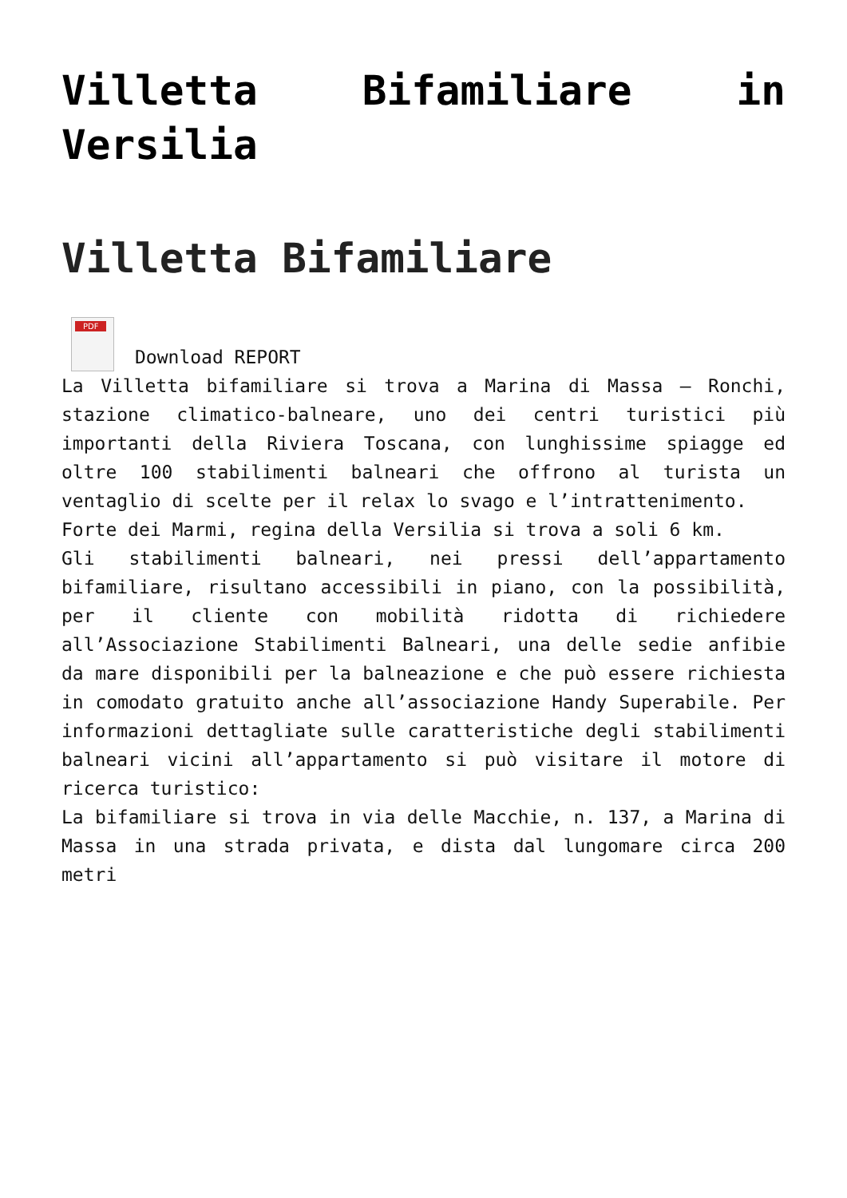Villetta Bifamiliare in Versilia
Villetta Bifamiliare
PDF Download REPORT
La Villetta bifamiliare si trova a Marina di Massa – Ronchi, stazione climatico-balneare, uno dei centri turistici più importanti della Riviera Toscana, con lunghissime spiagge ed oltre 100 stabilimenti balneari che offrono al turista un ventaglio di scelte per il relax lo svago e l’intrattenimento.
Forte dei Marmi, regina della Versilia si trova a soli 6 km.
Gli stabilimenti balneari, nei pressi dell’appartamento bifamiliare, risultano accessibili in piano, con la possibilità, per il cliente con mobilità ridotta di richiedere all’Associazione Stabilimenti Balneari, una delle sedie anfibie da mare disponibili per la balneazione e che può essere richiesta in comodato gratuito anche all’associazione Handy Superabile. Per informazioni dettagliate sulle caratteristiche degli stabilimenti balneari vicini all’appartamento si può visitare il motore di ricerca turistico:
La bifamiliare si trova in via delle Macchie, n. 137, a Marina di Massa in una strada privata, e dista dal lungomare circa 200 metri